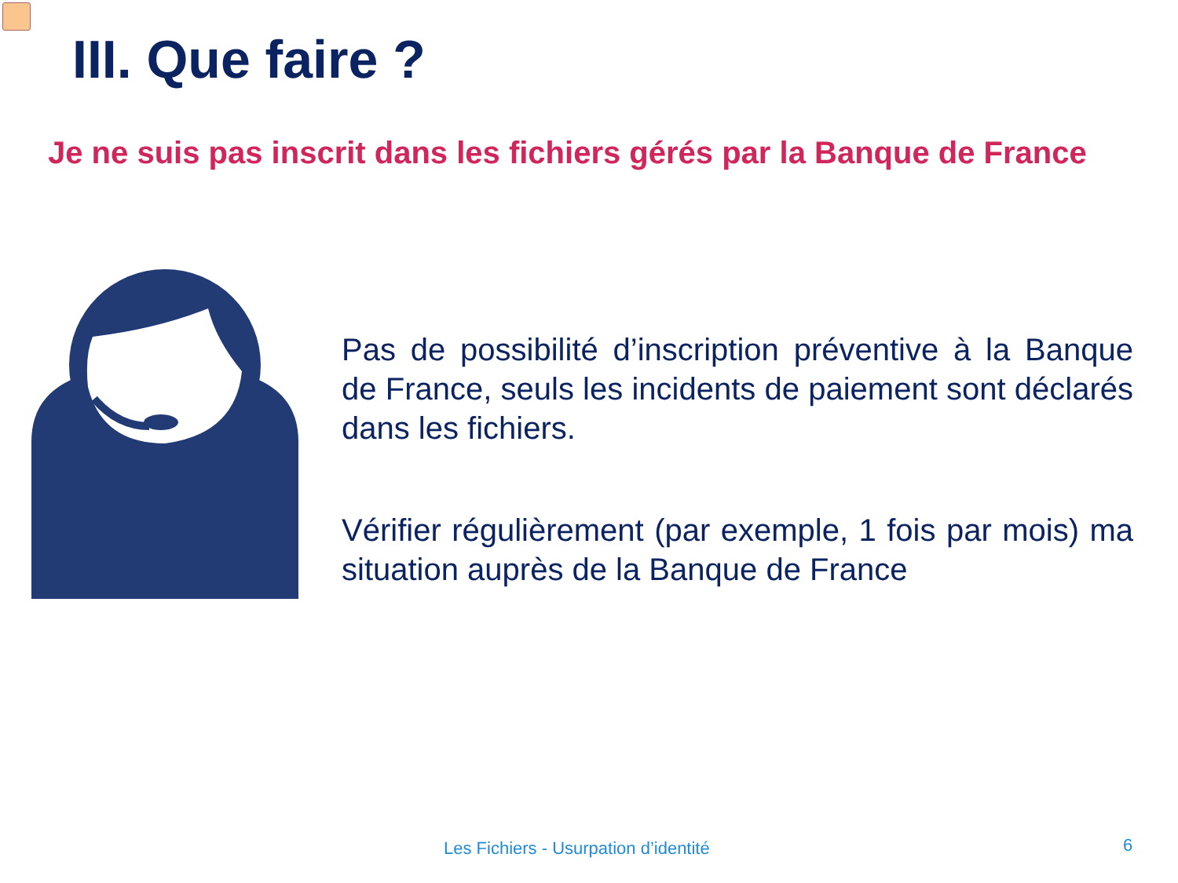III. Que faire ?
Je ne suis pas inscrit dans les fichiers gérés par la Banque de France
Pas de possibilité d’inscription préventive à la Banque de France, seuls les incidents de paiement sont déclarés dans les fichiers.
Vérifier régulièrement (par exemple, 1 fois par mois) ma situation auprès de la Banque de France
Les Fichiers - Usurpation d’identité
6